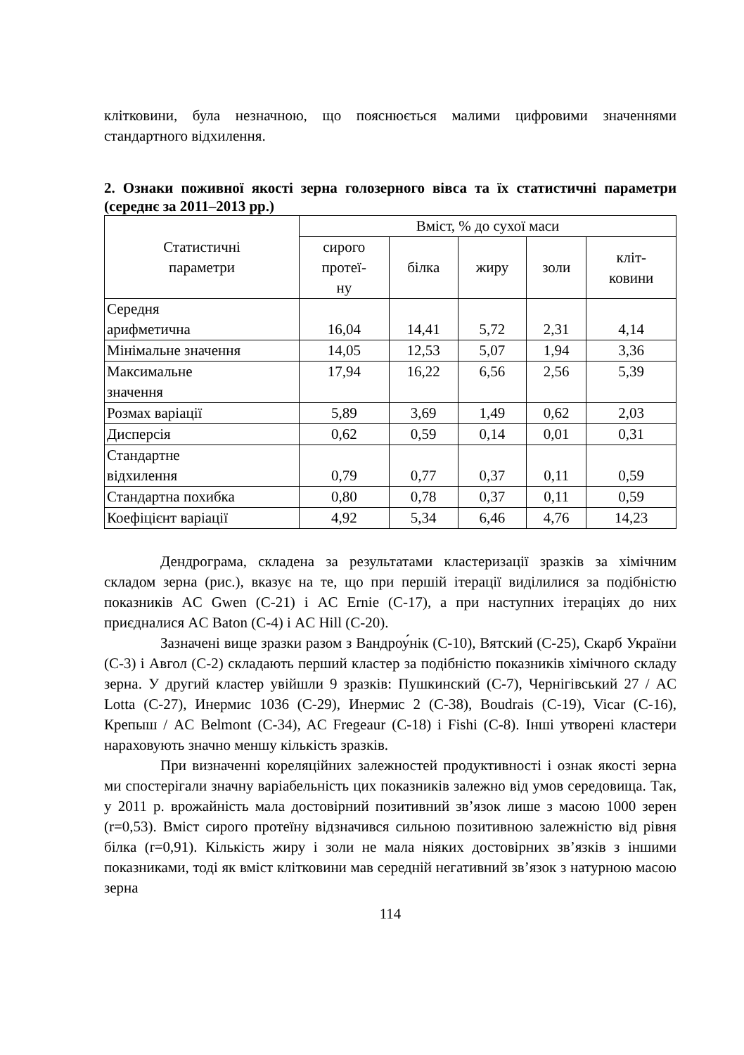клітковини, була незначною, що пояснюється малими цифровими значеннями стандартного відхилення.
2. Ознаки поживної якості зерна голозерного вівса та їх статистичні параметри (середнє за 2011–2013 рр.)
| Статистичні параметри | Вміст, % до сухої маси | | | | |
| --- | --- | --- | --- | --- | --- |
| | сирого протеї- ну | білка | жиру | золи | кліт- ковини |
| Середня арифметична | 16,04 | 14,41 | 5,72 | 2,31 | 4,14 |
| Мінімальне значення | 14,05 | 12,53 | 5,07 | 1,94 | 3,36 |
| Максимальне значення | 17,94 | 16,22 | 6,56 | 2,56 | 5,39 |
| Розмах варіації | 5,89 | 3,69 | 1,49 | 0,62 | 2,03 |
| Дисперсія | 0,62 | 0,59 | 0,14 | 0,01 | 0,31 |
| Стандартне відхилення | 0,79 | 0,77 | 0,37 | 0,11 | 0,59 |
| Стандартна похибка | 0,80 | 0,78 | 0,37 | 0,11 | 0,59 |
| Коефіцієнт варіації | 4,92 | 5,34 | 6,46 | 4,76 | 14,23 |
Дендрограма, складена за результатами кластеризації зразків за хімічним складом зерна (рис.), вказує на те, що при першій ітерації виділилися за подібністю показників AC Gwen (С-21) і AC Ernie (С-17), а при наступних ітераціях до них приєдналися AC Baton (С-4) і AC Hill (С-20).
Зазначені вище зразки разом з Вандроу́нік (С-10), Вятский (С-25), Скарб України (С-3) і Авгол (С-2) складають перший кластер за подібністю показників хімічного складу зерна. У другий кластер увійшли 9 зразків: Пушкинский (С-7), Чернігівський 27 / AC Lotta (С-27), Инермис 1036 (С-29), Инермис 2 (С-38), Boudrais (С-19), Vicar (С-16), Крепыш / AC Belmont (С-34), AC Fregeaur (С-18) і Fishi (С-8). Інші утворені кластери нараховують значно меншу кількість зразків.
При визначенні кореляційних залежностей продуктивності і ознак якості зерна ми спостерігали значну варіабельність цих показників залежно від умов середовища. Так, у 2011 р. врожайність мала достовірний позитивний зв’язок лише з масою 1000 зерен (r=0,53). Вміст сирого протеїну відзначився сильною позитивною залежністю від рівня білка (r=0,91). Кількість жиру і золи не мала ніяких достовірних зв’язків з іншими показниками, тоді як вміст клітковини мав середній негативний зв’язок з натурною масою зерна
114